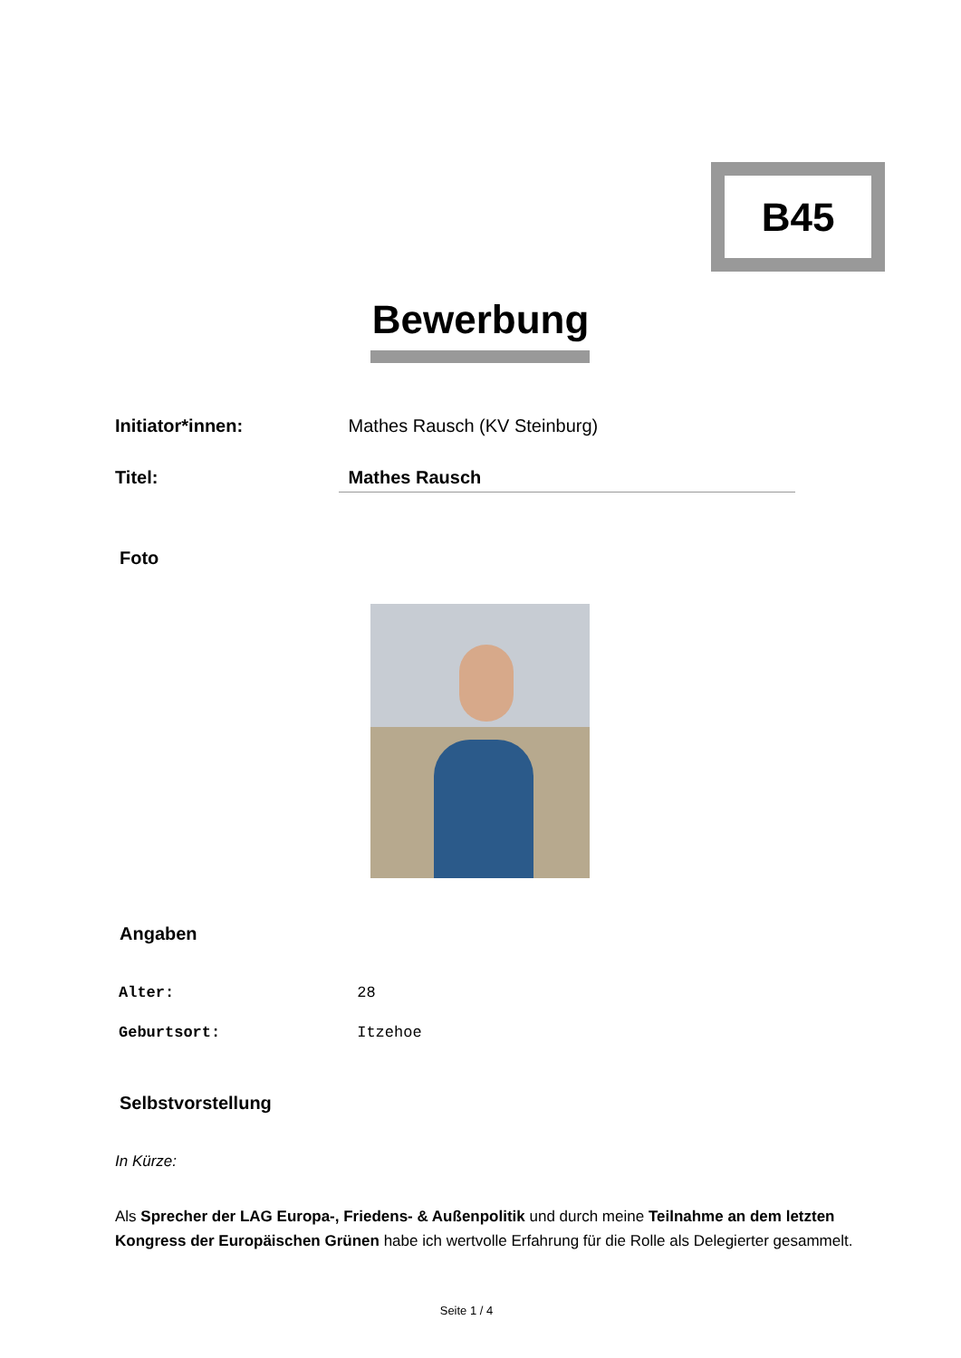B45
Bewerbung
Initiator*innen: Mathes Rausch (KV Steinburg)
Titel: Mathes Rausch
Foto
Angaben
Alter: 28
Geburtsort: Itzehoe
Selbstvorstellung
In Kürze:
Als Sprecher der LAG Europa-, Friedens- & Außenpolitik und durch meine Teilnahme an dem letzten Kongress der Europäischen Grünen habe ich wertvolle Erfahrung für die Rolle als Delegierter gesammelt.
Seite 1 / 4